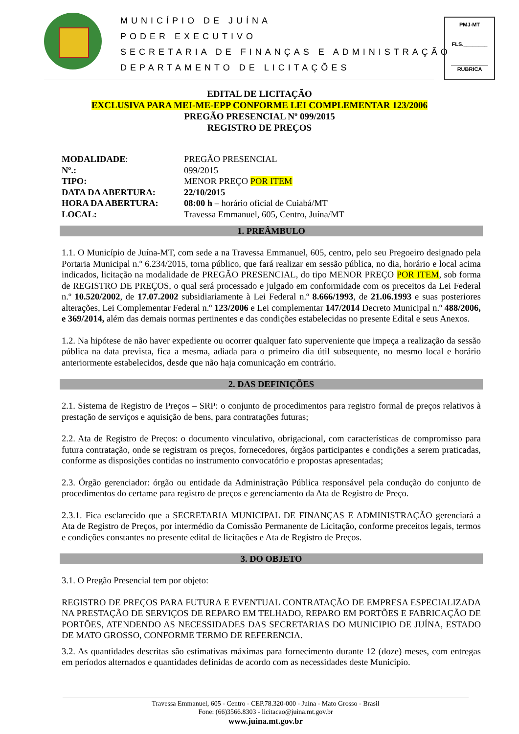MUNICÍPIO DE JUÍNA
PODER EXECUTIVO
SECRETARIA DE FINANÇAS E ADMINISTRAÇÃO
DEPARTAMENTO DE LICITAÇÕES
PMJ-MT
FLS.________
RUBRICA
EDITAL DE LICITAÇÃO
EXCLUSIVA PARA MEI-ME-EPP CONFORME LEI COMPLEMENTAR 123/2006
PREGÃO PRESENCIAL Nº 099/2015
REGISTRO DE PREÇOS
| MODALIDADE : | PREGÃO PRESENCIAL |
| Nº.: | 099/2015 |
| TIPO: | MENOR PREÇO POR ITEM |
| DATA DA ABERTURA: | 22/10/2015 |
| HORA DA ABERTURA: | 08:00 h – horário oficial de Cuiabá/MT |
| LOCAL: | Travessa Emmanuel, 605, Centro, Juína/MT |
1. PREÂMBULO
1.1. O Município de Juína-MT, com sede a na Travessa Emmanuel, 605, centro, pelo seu Pregoeiro designado pela Portaria Municipal n.º 6.234/2015, torna público, que fará realizar em sessão pública, no dia, horário e local acima indicados, licitação na modalidade de PREGÃO PRESENCIAL, do tipo MENOR PREÇO POR ITEM, sob forma de REGISTRO DE PREÇOS, o qual será processado e julgado em conformidade com os preceitos da Lei Federal n.º 10.520/2002, de 17.07.2002 subsidiariamente à Lei Federal n.º 8.666/1993, de 21.06.1993 e suas posteriores alterações, Lei Complementar Federal n.º 123/2006 e Lei complementar 147/2014 Decreto Municipal n.º 488/2006, e 369/2014, além das demais normas pertinentes e das condições estabelecidas no presente Edital e seus Anexos.
1.2. Na hipótese de não haver expediente ou ocorrer qualquer fato superveniente que impeça a realização da sessão pública na data prevista, fica a mesma, adiada para o primeiro dia útil subsequente, no mesmo local e horário anteriormente estabelecidos, desde que não haja comunicação em contrário.
2. DAS DEFINIÇÕES
2.1. Sistema de Registro de Preços – SRP: o conjunto de procedimentos para registro formal de preços relativos à prestação de serviços e aquisição de bens, para contratações futuras;
2.2. Ata de Registro de Preços: o documento vinculativo, obrigacional, com características de compromisso para futura contratação, onde se registram os preços, fornecedores, órgãos participantes e condições a serem praticadas, conforme as disposições contidas no instrumento convocatório e propostas apresentadas;
2.3. Órgão gerenciador: órgão ou entidade da Administração Pública responsável pela condução do conjunto de procedimentos do certame para registro de preços e gerenciamento da Ata de Registro de Preço.
2.3.1. Fica esclarecido que a SECRETARIA MUNICIPAL DE FINANÇAS E ADMINISTRAÇÃO gerenciará a Ata de Registro de Preços, por intermédio da Comissão Permanente de Licitação, conforme preceitos legais, termos e condições constantes no presente edital de licitações e Ata de Registro de Preços.
3. DO OBJETO
3.1. O Pregão Presencial tem por objeto:
REGISTRO DE PREÇOS PARA FUTURA E EVENTUAL CONTRATAÇÃO DE EMPRESA ESPECIALIZADA NA PRESTAÇÃO DE SERVIÇOS DE REPARO EM TELHADO, REPARO EM PORTÕES E FABRICAÇÃO DE PORTÕES, ATENDENDO AS NECESSIDADES DAS SECRETARIAS DO MUNICIPIO DE JUÍNA, ESTADO DE MATO GROSSO, CONFORME TERMO DE REFERENCIA.
3.2. As quantidades descritas são estimativas máximas para fornecimento durante 12 (doze) meses, com entregas em períodos alternados e quantidades definidas de acordo com as necessidades deste Município.
Travessa Emmanuel, 605 - Centro - CEP.78.320-000 - Juína - Mato Grosso - Brasil
Fone: (66)3566.8303 - licitacao@juina.mt.gov.br
www.juina.mt.gov.br